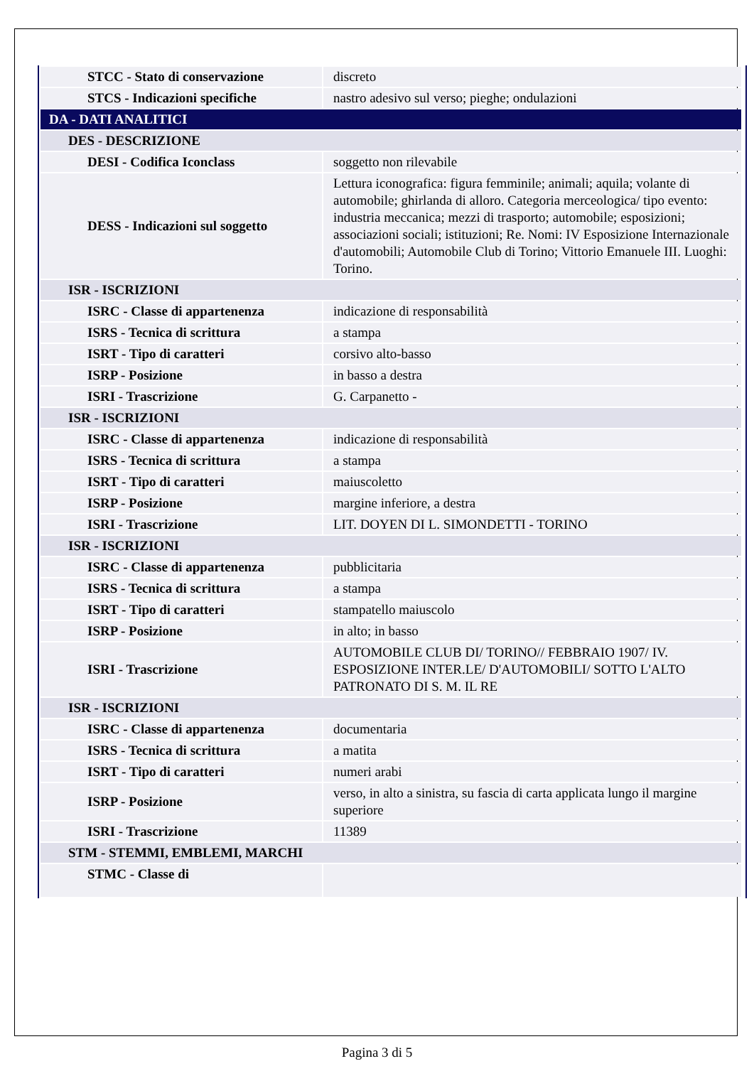| STCC - Stato di conservazione | discreto |
| STCS - Indicazioni specifiche | nastro adesivo sul verso; pieghe; ondulazioni |
| DA - DATI ANALITICI | |
| DES - DESCRIZIONE | |
| DESI - Codifica Iconclass | soggetto non rilevabile |
| DESS - Indicazioni sul soggetto | Lettura iconografica: figura femminile; animali; aquila; volante di automobile; ghirlanda di alloro. Categoria merceologica/ tipo evento: industria meccanica; mezzi di trasporto; automobile; esposizioni; associazioni sociali; istituzioni; Re. Nomi: IV Esposizione Internazionale d'automobili; Automobile Club di Torino; Vittorio Emanuele III. Luoghi: Torino. |
| ISR - ISCRIZIONI | |
| ISRC - Classe di appartenenza | indicazione di responsabilità |
| ISRS - Tecnica di scrittura | a stampa |
| ISRT - Tipo di caratteri | corsivo alto-basso |
| ISRP - Posizione | in basso a destra |
| ISRI - Trascrizione | G. Carpanetto - |
| ISR - ISCRIZIONI | |
| ISRC - Classe di appartenenza | indicazione di responsabilità |
| ISRS - Tecnica di scrittura | a stampa |
| ISRT - Tipo di caratteri | maiuscoletto |
| ISRP - Posizione | margine inferiore, a destra |
| ISRI - Trascrizione | LIT. DOYEN DI L. SIMONDETTI - TORINO |
| ISR - ISCRIZIONI | |
| ISRC - Classe di appartenenza | pubblicitaria |
| ISRS - Tecnica di scrittura | a stampa |
| ISRT - Tipo di caratteri | stampatello maiuscolo |
| ISRP - Posizione | in alto; in basso |
| ISRI - Trascrizione | AUTOMOBILE CLUB DI/ TORINO// FEBBRAIO 1907/ IV. ESPOSIZIONE INTER.LE/ D'AUTOMOBILI/ SOTTO L'ALTO PATRONATO DI S. M. IL RE |
| ISR - ISCRIZIONI | |
| ISRC - Classe di appartenenza | documentaria |
| ISRS - Tecnica di scrittura | a matita |
| ISRT - Tipo di caratteri | numeri arabi |
| ISRP - Posizione | verso, in alto a sinistra, su fascia di carta applicata lungo il margine superiore |
| ISRI - Trascrizione | 11389 |
| STM - STEMMI, EMBLEMI, MARCHI | |
| STMC - Classe di | |
Pagina 3 di 5